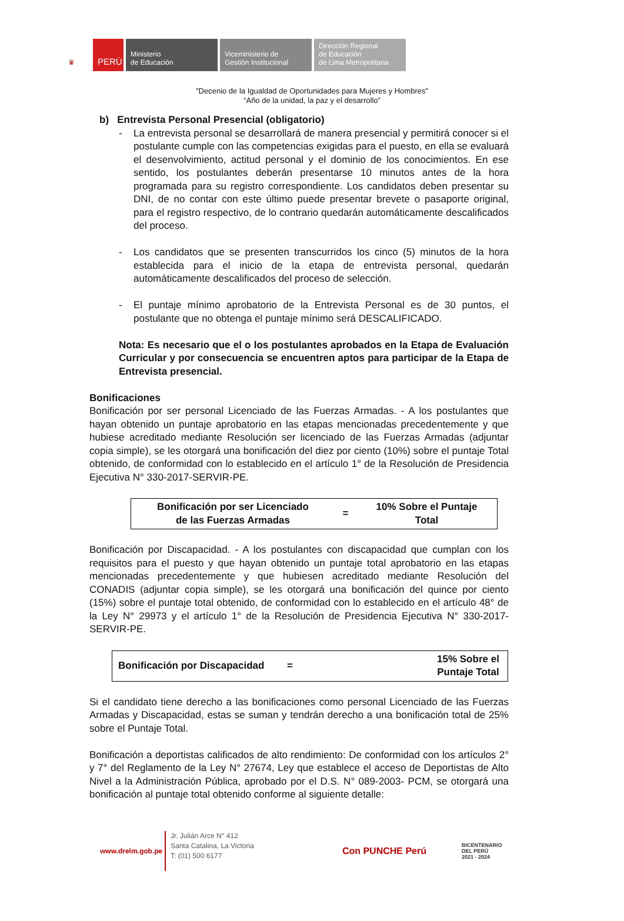♛
PERÚ
Ministerio
de Educación
Viceministerio de
Gestión Institucional
Dirección Regional
de Educación
de Lima Metropolitana
"Decenio de la Igualdad de Oportunidades para Mujeres y Hombres"
“Año de la unidad, la paz y el desarrollo”
b) Entrevista Personal Presencial (obligatorio)
- La entrevista personal se desarrollará de manera presencial y permitirá conocer si el postulante cumple con las competencias exigidas para el puesto, en ella se evaluará el desenvolvimiento, actitud personal y el dominio de los conocimientos. En ese sentido, los postulantes deberán presentarse 10 minutos antes de la hora programada para su registro correspondiente. Los candidatos deben presentar su DNI, de no contar con este último puede presentar brevete o pasaporte original, para el registro respectivo, de lo contrario quedarán automáticamente descalificados del proceso.
- Los candidatos que se presenten transcurridos los cinco (5) minutos de la hora establecida para el inicio de la etapa de entrevista personal, quedarán automáticamente descalificados del proceso de selección.
- El puntaje mínimo aprobatorio de la Entrevista Personal es de 30 puntos, el postulante que no obtenga el puntaje mínimo será DESCALIFICADO.
Nota: Es necesario que el o los postulantes aprobados en la Etapa de Evaluación Curricular y por consecuencia se encuentren aptos para participar de la Etapa de Entrevista presencial.
Bonificaciones
Bonificación por ser personal Licenciado de las Fuerzas Armadas. - A los postulantes que hayan obtenido un puntaje aprobatorio en las etapas mencionadas precedentemente y que hubiese acreditado mediante Resolución ser licenciado de las Fuerzas Armadas (adjuntar copia simple), se les otorgará una bonificación del diez por ciento (10%) sobre el puntaje Total obtenido, de conformidad con lo establecido en el artículo 1° de la Resolución de Presidencia Ejecutiva N° 330-2017-SERVIR-PE.
| Bonificación por ser Licenciado de las Fuerzas Armadas | = | 10% Sobre el Puntaje Total |
Bonificación por Discapacidad. - A los postulantes con discapacidad que cumplan con los requisitos para el puesto y que hayan obtenido un puntaje total aprobatorio en las etapas mencionadas precedentemente y que hubiesen acreditado mediante Resolución del CONADIS (adjuntar copia simple), se les otorgará una bonificación del quince por ciento (15%) sobre el puntaje total obtenido, de conformidad con lo establecido en el artículo 48° de la Ley N° 29973 y el artículo 1° de la Resolución de Presidencia Ejecutiva N° 330-2017-SERVIR-PE.
| Bonificación por Discapacidad | = | | 15% Sobre el Puntaje Total |
Si el candidato tiene derecho a las bonificaciones como personal Licenciado de las Fuerzas Armadas y Discapacidad, estas se suman y tendrán derecho a una bonificación total de 25% sobre el Puntaje Total.
Bonificación a deportistas calificados de alto rendimiento: De conformidad con los artículos 2° y 7° del Reglamento de la Ley N° 27674, Ley que establece el acceso de Deportistas de Alto Nivel a la Administración Pública, aprobado por el D.S. N° 089-2003- PCM, se otorgará una bonificación al puntaje total obtenido conforme al siguiente detalle:
www.drelm.gob.pe
Jr. Julián Arce N° 412
Santa Catalina, La Victoria
T: (01) 500 6177
Con PUNCHE Perú
BICENTENARIO
DEL PERÚ
2021 - 2024